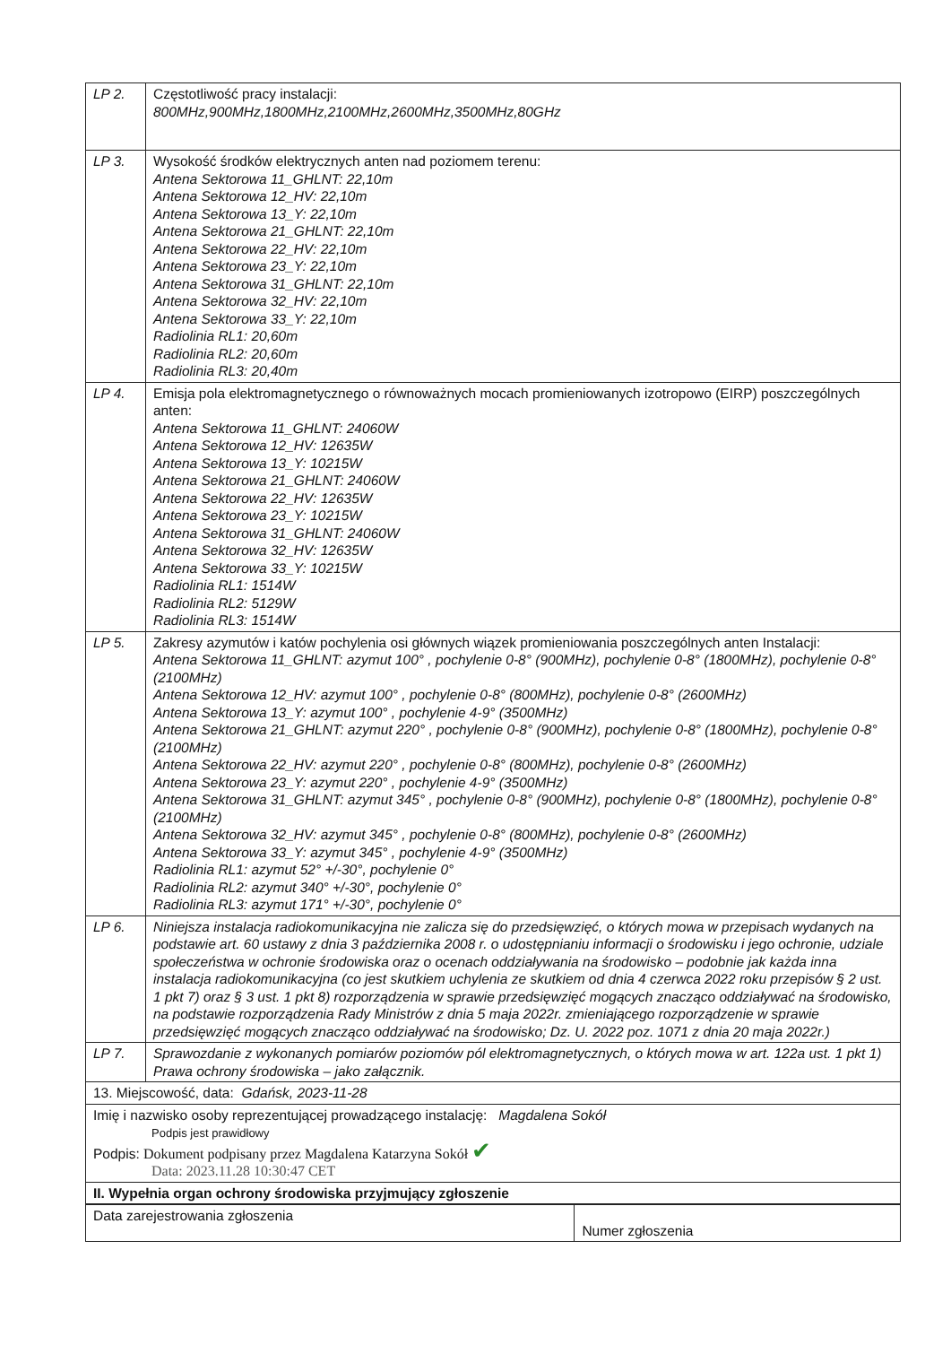| LP 2. | Częstotliwość pracy instalacji: 800MHz,900MHz,1800MHz,2100MHz,2600MHz,3500MHz,80GHz |
| LP 3. | Wysokość środków elektrycznych anten nad poziomem terenu: Antena Sektorowa 11_GHLNT: 22,10m Antena Sektorowa 12_HV: 22,10m Antena Sektorowa 13_Y: 22,10m Antena Sektorowa 21_GHLNT: 22,10m Antena Sektorowa 22_HV: 22,10m Antena Sektorowa 23_Y: 22,10m Antena Sektorowa 31_GHLNT: 22,10m Antena Sektorowa 32_HV: 22,10m Antena Sektorowa 33_Y: 22,10m Radiolinia RL1: 20,60m Radiolinia RL2: 20,60m Radiolinia RL3: 20,40m |
| LP 4. | Emisja pola elektromagnetycznego o równoważnych mocach promieniowanych izotropowo (EIRP) poszczególnych anten: Antena Sektorowa 11_GHLNT: 24060W Antena Sektorowa 12_HV: 12635W Antena Sektorowa 13_Y: 10215W Antena Sektorowa 21_GHLNT: 24060W Antena Sektorowa 22_HV: 12635W Antena Sektorowa 23_Y: 10215W Antena Sektorowa 31_GHLNT: 24060W Antena Sektorowa 32_HV: 12635W Antena Sektorowa 33_Y: 10215W Radiolinia RL1: 1514W Radiolinia RL2: 5129W Radiolinia RL3: 1514W |
| LP 5. | Zakresy azymutów i katów pochylenia osi głównych wiązek promieniowania poszczególnych anten Instalacji: Antena Sektorowa 11_GHLNT: azymut 100° , pochylenie 0-8° (900MHz), pochylenie 0-8° (1800MHz), pochylenie 0-8° (2100MHz) Antena Sektorowa 12_HV: azymut 100° , pochylenie 0-8° (800MHz), pochylenie 0-8° (2600MHz) Antena Sektorowa 13_Y: azymut 100° , pochylenie 4-9° (3500MHz) Antena Sektorowa 21_GHLNT: azymut 220° , pochylenie 0-8° (900MHz), pochylenie 0-8° (1800MHz), pochylenie 0-8° (2100MHz) Antena Sektorowa 22_HV: azymut 220° , pochylenie 0-8° (800MHz), pochylenie 0-8° (2600MHz) Antena Sektorowa 23_Y: azymut 220° , pochylenie 4-9° (3500MHz) Antena Sektorowa 31_GHLNT: azymut 345° , pochylenie 0-8° (900MHz), pochylenie 0-8° (1800MHz), pochylenie 0-8° (2100MHz) Antena Sektorowa 32_HV: azymut 345° , pochylenie 0-8° (800MHz), pochylenie 0-8° (2600MHz) Antena Sektorowa 33_Y: azymut 345° , pochylenie 4-9° (3500MHz) Radiolinia RL1: azymut 52° +/-30°, pochylenie 0° Radiolinia RL2: azymut 340° +/-30°, pochylenie 0° Radiolinia RL3: azymut 171° +/-30°, pochylenie 0° |
| LP 6. | Niniejsza instalacja radiokomunikacyjna nie zalicza się do przedsięwzięć, o których mowa w przepisach wydanych na podstawie art. 60 ustawy z dnia 3 października 2008 r. o udostępnianiu informacji o środowisku i jego ochronie, udziale społeczeństwa w ochronie środowiska oraz o ocenach oddziaływania na środowisko – podobnie jak każda inna instalacja radiokomunikacyjna (co jest skutkiem uchylenia ze skutkiem od dnia 4 czerwca 2022 roku przepisów § 2 ust. 1 pkt 7) oraz § 3 ust. 1 pkt 8) rozporządzenia w sprawie przedsięwzięć mogących znacząco oddziaływać na środowisko, na podstawie rozporządzenia Rady Ministrów z dnia 5 maja 2022r. zmieniającego rozporządzenie w sprawie przedsięwzięć mogących znacząco oddziaływać na środowisko; Dz. U. 2022 poz. 1071 z dnia 20 maja 2022r.) |
| LP 7. | Sprawozdanie z wykonanych pomiarów poziomów pól elektromagnetycznych, o których mowa w art. 122a ust. 1 pkt 1) Prawa ochrony środowiska – jako załącznik. |
| 13. Miejscowość, data: Gdańsk, 2023-11-28 | |
| Imię i nazwisko osoby reprezentującej prowadzącego instalację: Magdalena Sokół Podpis jest prawidłowy Podpis: Dokument podpisany przez Magdalena Katarzyna Sokół ✔ Data: 2023.11.28 10:30:47 CET | |
| II. Wypełnia organ ochrony środowiska przyjmujący zgłoszenie | |
| Data zarejestrowania zgłoszenia | Numer zgłoszenia |